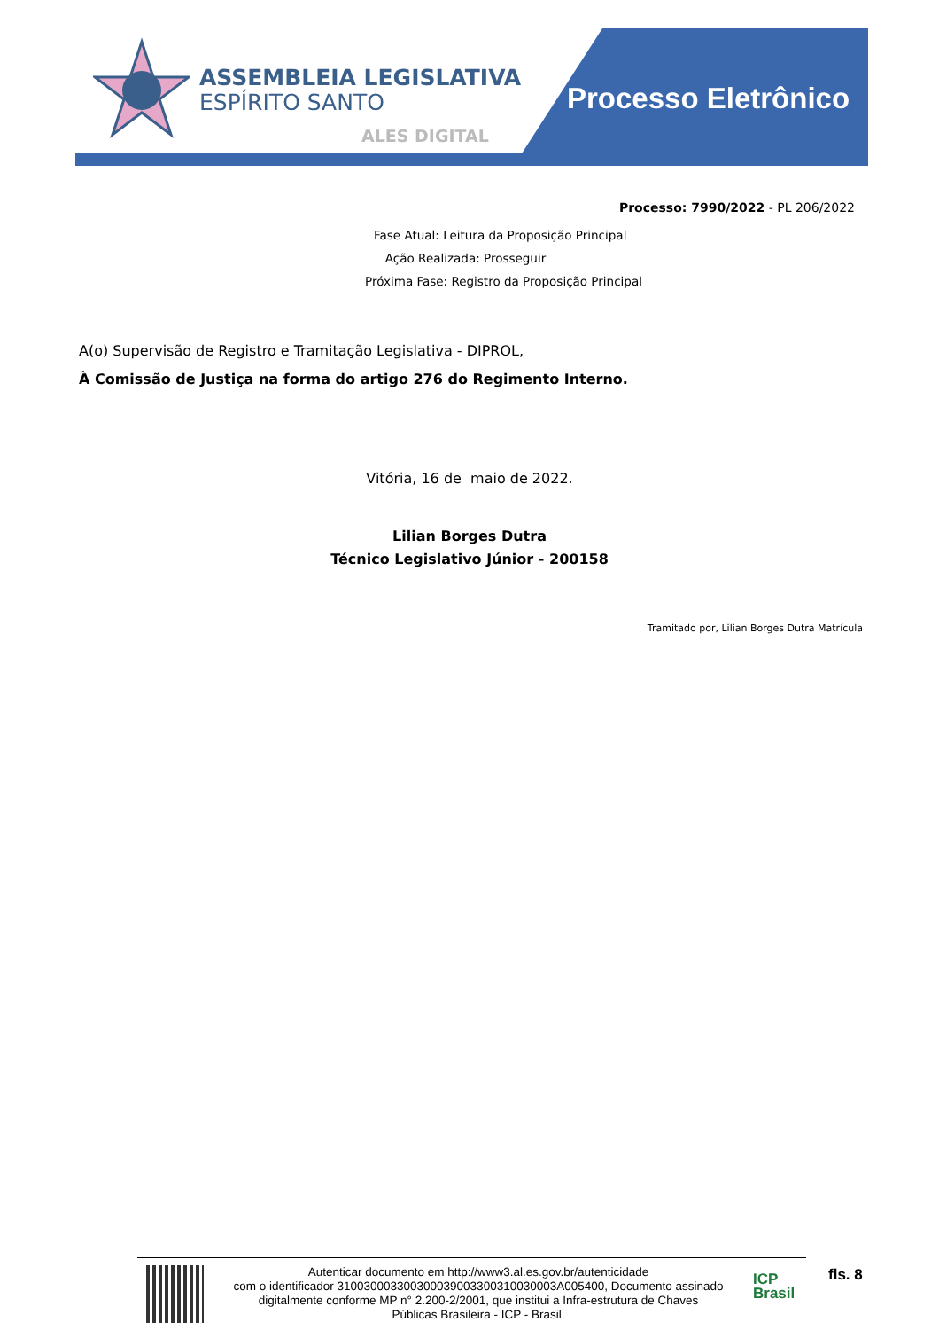ASSEMBLEIA LEGISLATIVA
ESPÍRITO SANTO
ALES DIGITAL
Processo Eletrônico
Processo: 7990/2022 - PL 206/2022
Fase Atual: Leitura da Proposição Principal
Ação Realizada: Prosseguir
Próxima Fase: Registro da Proposição Principal
A(o) Supervisão de Registro e Tramitação Legislativa - DIPROL,
À Comissão de Justiça na forma do artigo 276 do Regimento Interno.
Vitória, 16 de maio de 2022.
Lilian Borges Dutra
Técnico Legislativo Júnior - 200158
Tramitado por, Lilian Borges Dutra Matrícula
Autenticar documento em http://www3.al.es.gov.br/autenticidade
com o identificador 310030003300300039003300310030003A005400, Documento assinado
digitalmente conforme MP n° 2.200-2/2001, que institui a Infra-estrutura de Chaves
Públicas Brasileira - ICP - Brasil.
ICP
Brasil
fls. 8